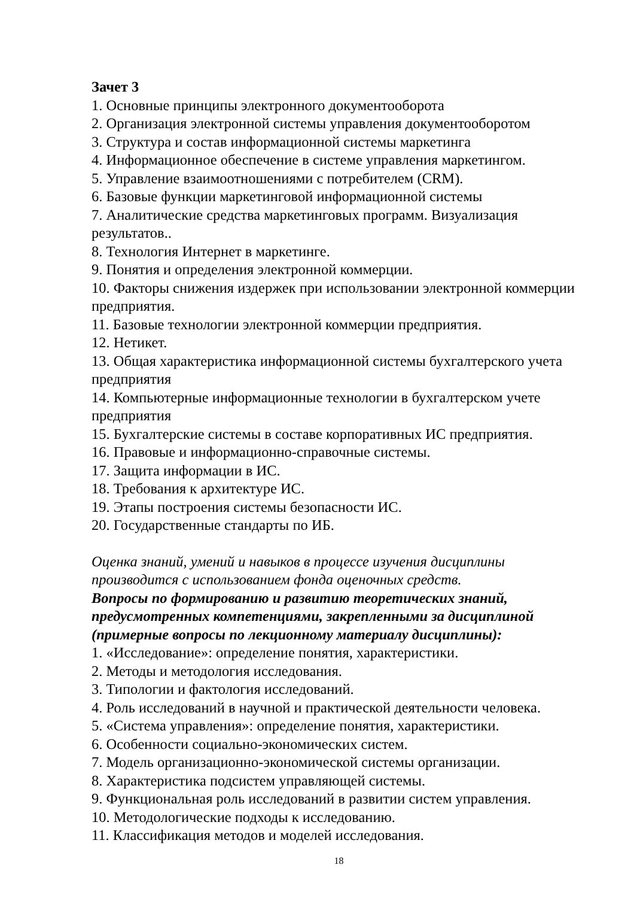Зачет 3
1. Основные принципы электронного документооборота
2. Организация электронной системы управления документооборотом
3. Структура и состав информационной системы маркетинга
4. Информационное обеспечение в системе управления маркетингом.
5. Управление взаимоотношениями с потребителем (CRM).
6. Базовые функции маркетинговой информационной системы
7. Аналитические средства маркетинговых программ. Визуализация результатов..
8. Технология Интернет в маркетинге.
9. Понятия и определения электронной коммерции.
10. Факторы снижения издержек при использовании электронной коммерции предприятия.
11. Базовые технологии электронной коммерции предприятия.
12. Нетикет.
13. Общая характеристика информационной системы бухгалтерского учета предприятия
14. Компьютерные информационные технологии в бухгалтерском учете предприятия
15. Бухгалтерские системы в составе корпоративных ИС предприятия.
16. Правовые и информационно-справочные системы.
17. Защита информации в ИС.
18. Требования к архитектуре ИС.
19. Этапы построения системы безопасности ИС.
20. Государственные стандарты по ИБ.
Оценка знаний, умений и навыков в процессе изучения дисциплины производится с использованием фонда оценочных средств.
Вопросы по формированию и развитию теоретических знаний, предусмотренных компетенциями, закрепленными за дисциплиной (примерные вопросы по лекционному материалу дисциплины):
1. «Исследование»: определение понятия, характеристики.
2. Методы и методология исследования.
3. Типологии и фактология исследований.
4. Роль исследований в научной и практической деятельности человека.
5. «Система управления»: определение понятия, характеристики.
6. Особенности социально-экономических систем.
7. Модель организационно-экономической системы организации.
8. Характеристика подсистем управляющей системы.
9. Функциональная роль исследований в развитии систем управления.
10. Методологические подходы к исследованию.
11. Классификация методов и моделей исследования.
18